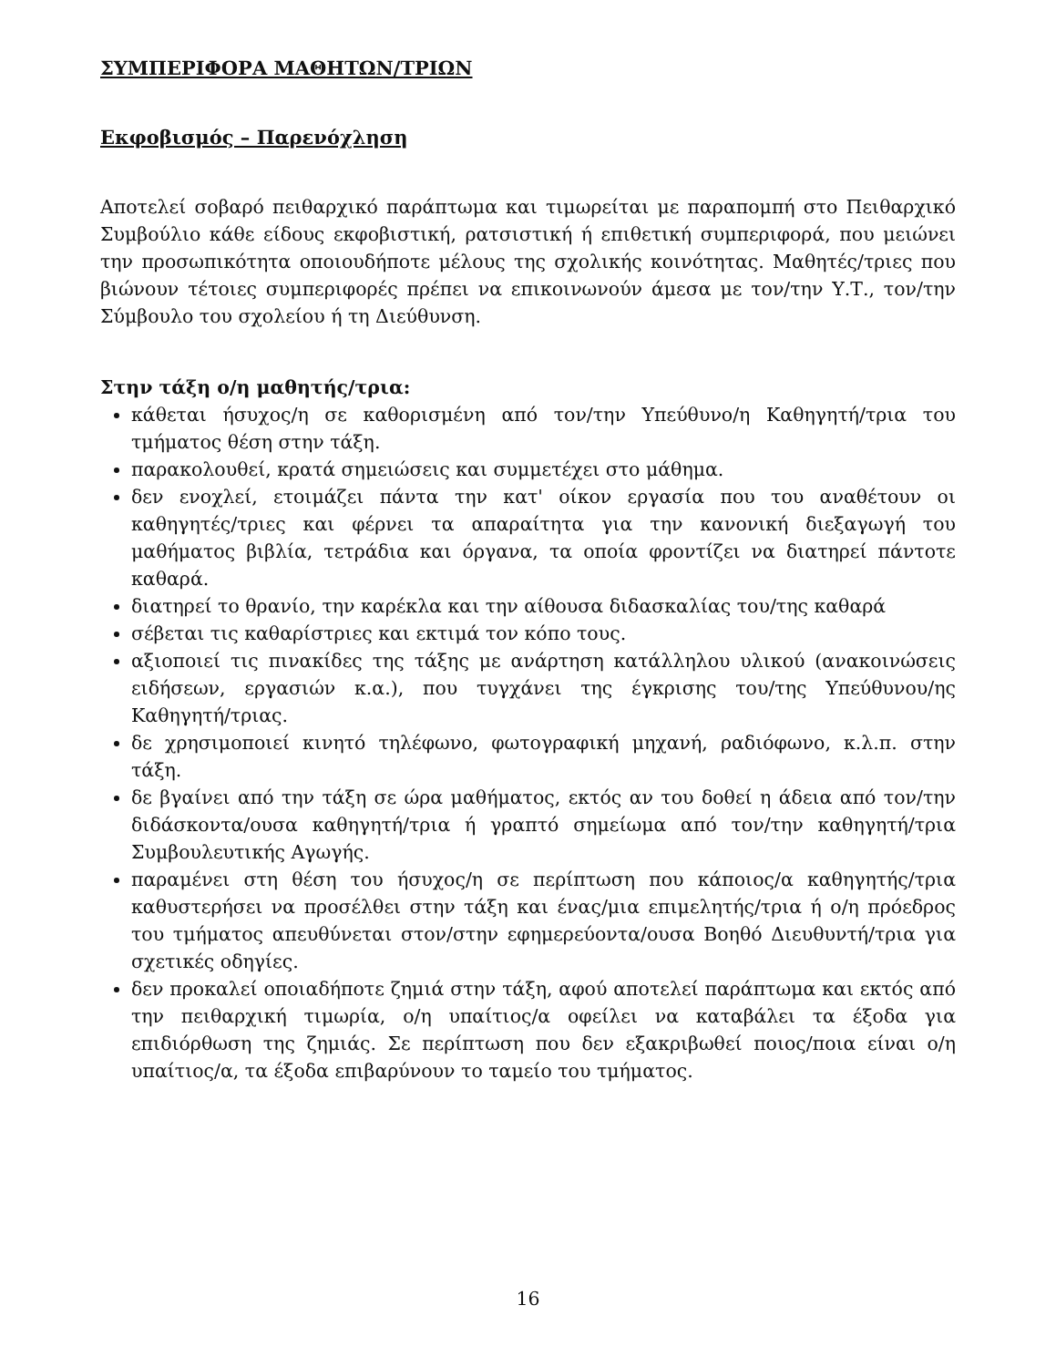ΣΥΜΠΕΡΙΦΟΡΑ ΜΑΘΗΤΩΝ/ΤΡΙΩΝ
Εκφοβισμός – Παρενόχληση
Αποτελεί σοβαρό πειθαρχικό παράπτωμα και τιμωρείται με παραπομπή στο Πειθαρχικό Συμβούλιο κάθε είδους εκφοβιστική, ρατσιστική ή επιθετική συμπεριφορά, που μειώνει την προσωπικότητα οποιουδήποτε μέλους της σχολικής κοινότητας. Μαθητές/τριες που βιώνουν τέτοιες συμπεριφορές πρέπει να επικοινωνούν άμεσα με τον/την Υ.Τ., τον/την Σύμβουλο του σχολείου ή τη Διεύθυνση.
Στην τάξη ο/η μαθητής/τρια:
κάθεται ήσυχος/η σε καθορισμένη από τον/την Υπεύθυνο/η Καθηγητή/τρια του τμήματος θέση στην τάξη.
παρακολουθεί, κρατά σημειώσεις και συμμετέχει στο μάθημα.
δεν ενοχλεί, ετοιμάζει πάντα την κατ' οίκον εργασία που του αναθέτουν οι καθηγητές/τριες και φέρνει τα απαραίτητα για την κανονική διεξαγωγή του μαθήματος βιβλία, τετράδια και όργανα, τα οποία φροντίζει να διατηρεί πάντοτε καθαρά.
διατηρεί το θρανίο, την καρέκλα και την αίθουσα διδασκαλίας του/της καθαρά
σέβεται τις καθαρίστριες και εκτιμά τον κόπο τους.
αξιοποιεί τις πινακίδες της τάξης με ανάρτηση κατάλληλου υλικού (ανακοινώσεις ειδήσεων, εργασιών κ.α.), που τυγχάνει της έγκρισης του/της Υπεύθυνου/ης Καθηγητή/τριας.
δε χρησιμοποιεί κινητό τηλέφωνο, φωτογραφική μηχανή, ραδιόφωνο, κ.λ.π. στην τάξη.
δε βγαίνει από την τάξη σε ώρα μαθήματος, εκτός αν του δοθεί η άδεια από τον/την διδάσκοντα/ουσα καθηγητή/τρια ή γραπτό σημείωμα από τον/την καθηγητή/τρια Συμβουλευτικής Αγωγής.
παραμένει στη θέση του ήσυχος/η σε περίπτωση που κάποιος/α καθηγητής/τρια καθυστερήσει να προσέλθει στην τάξη και ένας/μια επιμελητής/τρια ή ο/η πρόεδρος του τμήματος απευθύνεται στον/στην εφημερεύοντα/ουσα Βοηθό Διευθυντή/τρια για σχετικές οδηγίες.
δεν προκαλεί οποιαδήποτε ζημιά στην τάξη, αφού αποτελεί παράπτωμα και εκτός από την πειθαρχική τιμωρία, ο/η υπαίτιος/α οφείλει να καταβάλει τα έξοδα για επιδιόρθωση της ζημιάς. Σε περίπτωση που δεν εξακριβωθεί ποιος/ποια είναι ο/η υπαίτιος/α, τα έξοδα επιβαρύνουν το ταμείο του τμήματος.
16